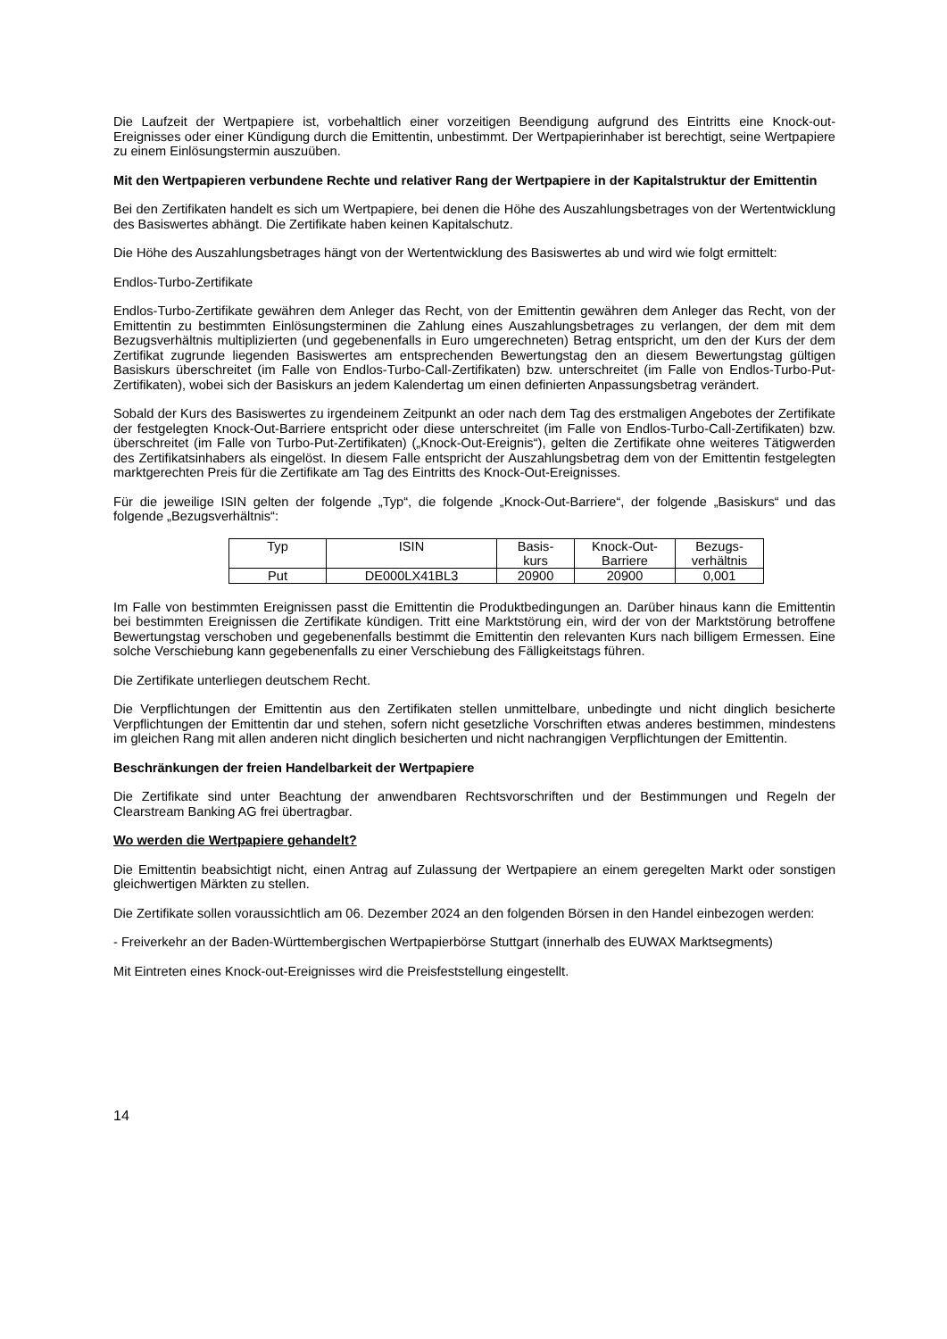Die Laufzeit der Wertpapiere ist, vorbehaltlich einer vorzeitigen Beendigung aufgrund des Eintritts eine Knock-out-Ereignisses oder einer Kündigung durch die Emittentin, unbestimmt. Der Wertpapierinhaber ist berechtigt, seine Wertpapiere zu einem Einlösungstermin auszuüben.
Mit den Wertpapieren verbundene Rechte und relativer Rang der Wertpapiere in der Kapitalstruktur der Emittentin
Bei den Zertifikaten handelt es sich um Wertpapiere, bei denen die Höhe des Auszahlungsbetrages von der Wertentwicklung des Basiswertes abhängt. Die Zertifikate haben keinen Kapitalschutz.
Die Höhe des Auszahlungsbetrages hängt von der Wertentwicklung des Basiswertes ab und wird wie folgt ermittelt:
Endlos-Turbo-Zertifikate
Endlos-Turbo-Zertifikate gewähren dem Anleger das Recht, von der Emittentin gewähren dem Anleger das Recht, von der Emittentin zu bestimmten Einlösungsterminen die Zahlung eines Auszahlungsbetrages zu verlangen, der dem mit dem Bezugsverhältnis multiplizierten (und gegebenenfalls in Euro umgerechneten) Betrag entspricht, um den der Kurs der dem Zertifikat zugrunde liegenden Basiswertes am entsprechenden Bewertungstag den an diesem Bewertungstag gültigen Basiskurs überschreitet (im Falle von Endlos-Turbo-Call-Zertifikaten) bzw. unterschreitet (im Falle von Endlos-Turbo-Put-Zertifikaten), wobei sich der Basiskurs an jedem Kalendertag um einen definierten Anpassungsbetrag verändert.
Sobald der Kurs des Basiswertes zu irgendeinem Zeitpunkt an oder nach dem Tag des erstmaligen Angebotes der Zertifikate der festgelegten Knock-Out-Barriere entspricht oder diese unterschreitet (im Falle von Endlos-Turbo-Call-Zertifikaten) bzw. überschreitet (im Falle von Turbo-Put-Zertifikaten) („Knock-Out-Ereignis“), gelten die Zertifikate ohne weiteres Tätigwerden des Zertifikatsinhabers als eingelöst. In diesem Falle entspricht der Auszahlungsbetrag dem von der Emittentin festgelegten marktgerechten Preis für die Zertifikate am Tag des Eintritts des Knock-Out-Ereignisses.
Für die jeweilige ISIN gelten der folgende „Typ“, die folgende „Knock-Out-Barriere“, der folgende „Basiskurs“ und das folgende „Bezugsverhältnis“:
| Typ | ISIN | Basis- kurs | Knock-Out- Barriere | Bezugs- verhältnis |
| Put | DE000LX41BL3 | 20900 | 20900 | 0,001 |
Im Falle von bestimmten Ereignissen passt die Emittentin die Produktbedingungen an. Darüber hinaus kann die Emittentin bei bestimmten Ereignissen die Zertifikate kündigen. Tritt eine Marktstörung ein, wird der von der Marktstörung betroffene Bewertungstag verschoben und gegebenenfalls bestimmt die Emittentin den relevanten Kurs nach billigem Ermessen. Eine solche Verschiebung kann gegebenenfalls zu einer Verschiebung des Fälligkeitstags führen.
Die Zertifikate unterliegen deutschem Recht.
Die Verpflichtungen der Emittentin aus den Zertifikaten stellen unmittelbare, unbedingte und nicht dinglich besicherte Verpflichtungen der Emittentin dar und stehen, sofern nicht gesetzliche Vorschriften etwas anderes bestimmen, mindestens im gleichen Rang mit allen anderen nicht dinglich besicherten und nicht nachrangigen Verpflichtungen der Emittentin.
Beschränkungen der freien Handelbarkeit der Wertpapiere
Die Zertifikate sind unter Beachtung der anwendbaren Rechtsvorschriften und der Bestimmungen und Regeln der Clearstream Banking AG frei übertragbar.
Wo werden die Wertpapiere gehandelt?
Die Emittentin beabsichtigt nicht, einen Antrag auf Zulassung der Wertpapiere an einem geregelten Markt oder sonstigen gleichwertigen Märkten zu stellen.
Die Zertifikate sollen voraussichtlich am 06. Dezember 2024 an den folgenden Börsen in den Handel einbezogen werden:
- Freiverkehr an der Baden-Württembergischen Wertpapierbörse Stuttgart (innerhalb des EUWAX Marktsegments)
Mit Eintreten eines Knock-out-Ereignisses wird die Preisfeststellung eingestellt.
14